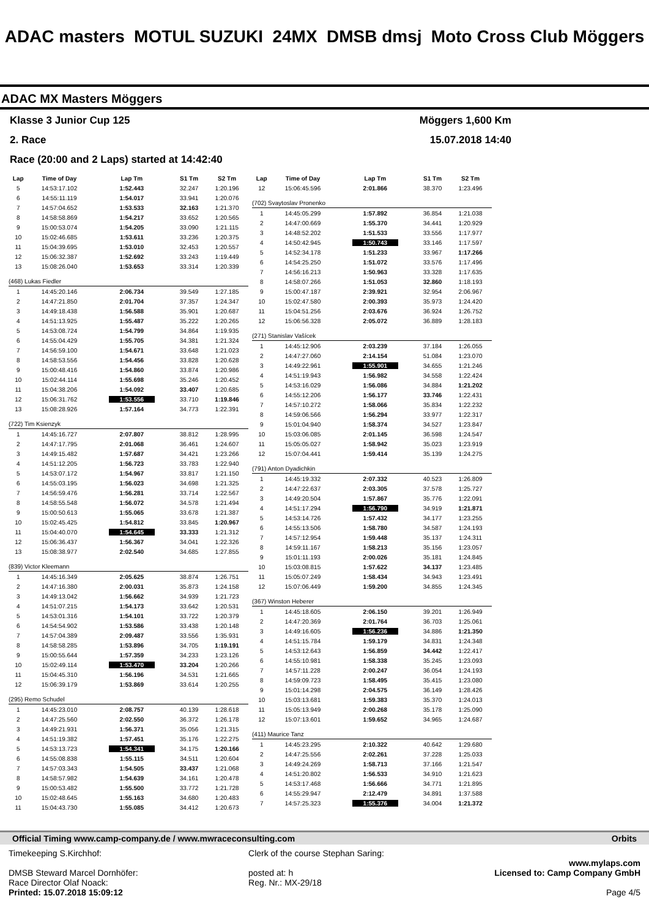ADAC masters MOTUL SUZUKI 24MX DMSB dmsj Moto Cross Club Möggers
ADAC MX Masters Möggers
Klasse 3 Junior Cup 125 Möggers 1,600 Km
2. Race 15.07.2018 14:40
Race (20:00 and 2 Laps) started at 14:42:40
| Lap | Time of Day | Lap Tm | S1 Tm | S2 Tm |
| --- | --- | --- | --- | --- |
| 5 | 14:53:17.102 | 1:52.443 | 32.247 | 1:20.196 |
| 6 | 14:55:11.119 | 1:54.017 | 33.941 | 1:20.076 |
| 7 | 14:57:04.652 | 1:53.533 | 32.163 | 1:21.370 |
| 8 | 14:58:58.869 | 1:54.217 | 33.652 | 1:20.565 |
| 9 | 15:00:53.074 | 1:54.205 | 33.090 | 1:21.115 |
| 10 | 15:02:46.685 | 1:53.611 | 33.236 | 1:20.375 |
| 11 | 15:04:39.695 | 1:53.010 | 32.453 | 1:20.557 |
| 12 | 15:06:32.387 | 1:52.692 | 33.243 | 1:19.449 |
| 13 | 15:08:26.040 | 1:53.653 | 33.314 | 1:20.339 |
| (468) Lukas Fiedler | | | | |
| 1 | 14:45:20.146 | 2:06.734 | 39.549 | 1:27.185 |
| 2 | 14:47:21.850 | 2:01.704 | 37.357 | 1:24.347 |
| 3 | 14:49:18.438 | 1:56.588 | 35.901 | 1:20.687 |
| 4 | 14:51:13.925 | 1:55.487 | 35.222 | 1:20.265 |
| 5 | 14:53:08.724 | 1:54.799 | 34.864 | 1:19.935 |
| 6 | 14:55:04.429 | 1:55.705 | 34.381 | 1:21.324 |
| 7 | 14:56:59.100 | 1:54.671 | 33.648 | 1:21.023 |
| 8 | 14:58:53.556 | 1:54.456 | 33.828 | 1:20.628 |
| 9 | 15:00:48.416 | 1:54.860 | 33.874 | 1:20.986 |
| 10 | 15:02:44.114 | 1:55.698 | 35.246 | 1:20.452 |
| 11 | 15:04:38.206 | 1:54.092 | 33.407 | 1:20.685 |
| 12 | 15:06:31.762 | 1:53.556 | 33.710 | 1:19.846 |
| 13 | 15:08:28.926 | 1:57.164 | 34.773 | 1:22.391 |
| (722) Tim Ksienzyk | | | | |
| 1 | 14:45:16.727 | 2:07.807 | 38.812 | 1:28.995 |
| 2 | 14:47:17.795 | 2:01.068 | 36.461 | 1:24.607 |
| 3 | 14:49:15.482 | 1:57.687 | 34.421 | 1:23.266 |
| 4 | 14:51:12.205 | 1:56.723 | 33.783 | 1:22.940 |
| 5 | 14:53:07.172 | 1:54.967 | 33.817 | 1:21.150 |
| 6 | 14:55:03.195 | 1:56.023 | 34.698 | 1:21.325 |
| 7 | 14:56:59.476 | 1:56.281 | 33.714 | 1:22.567 |
| 8 | 14:58:55.548 | 1:56.072 | 34.578 | 1:21.494 |
| 9 | 15:00:50.613 | 1:55.065 | 33.678 | 1:21.387 |
| 10 | 15:02:45.425 | 1:54.812 | 33.845 | 1:20.967 |
| 11 | 15:04:40.070 | 1:54.645 | 33.333 | 1:21.312 |
| 12 | 15:06:36.437 | 1:56.367 | 34.041 | 1:22.326 |
| 13 | 15:08:38.977 | 2:02.540 | 34.685 | 1:27.855 |
| (839) Victor Kleemann | | | | |
| 1 | 14:45:16.349 | 2:05.625 | 38.874 | 1:26.751 |
| 2 | 14:47:16.380 | 2:00.031 | 35.873 | 1:24.158 |
| 3 | 14:49:13.042 | 1:56.662 | 34.939 | 1:21.723 |
| 4 | 14:51:07.215 | 1:54.173 | 33.642 | 1:20.531 |
| 5 | 14:53:01.316 | 1:54.101 | 33.722 | 1:20.379 |
| 6 | 14:54:54.902 | 1:53.586 | 33.438 | 1:20.148 |
| 7 | 14:57:04.389 | 2:09.487 | 33.556 | 1:35.931 |
| 8 | 14:58:58.285 | 1:53.896 | 34.705 | 1:19.191 |
| 9 | 15:00:55.644 | 1:57.359 | 34.233 | 1:23.126 |
| 10 | 15:02:49.114 | 1:53.470 | 33.204 | 1:20.266 |
| 11 | 15:04:45.310 | 1:56.196 | 34.531 | 1:21.665 |
| 12 | 15:06:39.179 | 1:53.869 | 33.614 | 1:20.255 |
| (295) Remo Schudel | | | | |
| 1 | 14:45:23.010 | 2:08.757 | 40.139 | 1:28.618 |
| 2 | 14:47:25.560 | 2:02.550 | 36.372 | 1:26.178 |
| 3 | 14:49:21.931 | 1:56.371 | 35.056 | 1:21.315 |
| 4 | 14:51:19.382 | 1:57.451 | 35.176 | 1:22.275 |
| 5 | 14:53:13.723 | 1:54.341 | 34.175 | 1:20.166 |
| 6 | 14:55:08.838 | 1:55.115 | 34.511 | 1:20.604 |
| 7 | 14:57:03.343 | 1:54.505 | 33.437 | 1:21.068 |
| 8 | 14:58:57.982 | 1:54.639 | 34.161 | 1:20.478 |
| 9 | 15:00:53.482 | 1:55.500 | 33.772 | 1:21.728 |
| 10 | 15:02:48.645 | 1:55.163 | 34.680 | 1:20.483 |
| 11 | 15:04:43.730 | 1:55.085 | 34.412 | 1:20.673 |
| Lap | Time of Day | Lap Tm | S1 Tm | S2 Tm |
| --- | --- | --- | --- | --- |
| 12 | 15:06:45.596 | 2:01.866 | 38.370 | 1:23.496 |
| (702) Svaytoslav Pronenko | | | | |
| 1 | 14:45:05.299 | 1:57.892 | 36.854 | 1:21.038 |
| 2 | 14:47:00.669 | 1:55.370 | 34.441 | 1:20.929 |
| 3 | 14:48:52.202 | 1:51.533 | 33.556 | 1:17.977 |
| 4 | 14:50:42.945 | 1:50.743 | 33.146 | 1:17.597 |
| 5 | 14:52:34.178 | 1:51.233 | 33.967 | 1:17.266 |
| 6 | 14:54:25.250 | 1:51.072 | 33.576 | 1:17.496 |
| 7 | 14:56:16.213 | 1:50.963 | 33.328 | 1:17.635 |
| 8 | 14:58:07.266 | 1:51.053 | 32.860 | 1:18.193 |
| 9 | 15:00:47.187 | 2:39.921 | 32.954 | 2:06.967 |
| 10 | 15:02:47.580 | 2:00.393 | 35.973 | 1:24.420 |
| 11 | 15:04:51.256 | 2:03.676 | 36.924 | 1:26.752 |
| 12 | 15:06:56.328 | 2:05.072 | 36.889 | 1:28.183 |
| (271) Stanislav Vašícek | | | | |
| 1 | 14:45:12.906 | 2:03.239 | 37.184 | 1:26.055 |
| 2 | 14:47:27.060 | 2:14.154 | 51.084 | 1:23.070 |
| 3 | 14:49:22.961 | 1:55.901 | 34.655 | 1:21.246 |
| 4 | 14:51:19.943 | 1:56.982 | 34.558 | 1:22.424 |
| 5 | 14:53:16.029 | 1:56.086 | 34.884 | 1:21.202 |
| 6 | 14:55:12.206 | 1:56.177 | 33.746 | 1:22.431 |
| 7 | 14:57:10.272 | 1:58.066 | 35.834 | 1:22.232 |
| 8 | 14:59:06.566 | 1:56.294 | 33.977 | 1:22.317 |
| 9 | 15:01:04.940 | 1:58.374 | 34.527 | 1:23.847 |
| 10 | 15:03:06.085 | 2:01.145 | 36.598 | 1:24.547 |
| 11 | 15:05:05.027 | 1:58.942 | 35.023 | 1:23.919 |
| 12 | 15:07:04.441 | 1:59.414 | 35.139 | 1:24.275 |
| (791) Anton Dyadichkin | | | | |
| 1 | 14:45:19.332 | 2:07.332 | 40.523 | 1:26.809 |
| 2 | 14:47:22.637 | 2:03.305 | 37.578 | 1:25.727 |
| 3 | 14:49:20.504 | 1:57.867 | 35.776 | 1:22.091 |
| 4 | 14:51:17.294 | 1:56.790 | 34.919 | 1:21.871 |
| 5 | 14:53:14.726 | 1:57.432 | 34.177 | 1:23.255 |
| 6 | 14:55:13.506 | 1:58.780 | 34.587 | 1:24.193 |
| 7 | 14:57:12.954 | 1:59.448 | 35.137 | 1:24.311 |
| 8 | 14:59:11.167 | 1:58.213 | 35.156 | 1:23.057 |
| 9 | 15:01:11.193 | 2:00.026 | 35.181 | 1:24.845 |
| 10 | 15:03:08.815 | 1:57.622 | 34.137 | 1:23.485 |
| 11 | 15:05:07.249 | 1:58.434 | 34.943 | 1:23.491 |
| 12 | 15:07:06.449 | 1:59.200 | 34.855 | 1:24.345 |
| (367) Winston Heberer | | | | |
| 1 | 14:45:18.605 | 2:06.150 | 39.201 | 1:26.949 |
| 2 | 14:47:20.369 | 2:01.764 | 36.703 | 1:25.061 |
| 3 | 14:49:16.605 | 1:56.236 | 34.886 | 1:21.350 |
| 4 | 14:51:15.784 | 1:59.179 | 34.831 | 1:24.348 |
| 5 | 14:53:12.643 | 1:56.859 | 34.442 | 1:22.417 |
| 6 | 14:55:10.981 | 1:58.338 | 35.245 | 1:23.093 |
| 7 | 14:57:11.228 | 2:00.247 | 36.054 | 1:24.193 |
| 8 | 14:59:09.723 | 1:58.495 | 35.415 | 1:23.080 |
| 9 | 15:01:14.298 | 2:04.575 | 36.149 | 1:28.426 |
| 10 | 15:03:13.681 | 1:59.383 | 35.370 | 1:24.013 |
| 11 | 15:05:13.949 | 2:00.268 | 35.178 | 1:25.090 |
| 12 | 15:07:13.601 | 1:59.652 | 34.965 | 1:24.687 |
| (411) Maurice Tanz | | | | |
| 1 | 14:45:23.295 | 2:10.322 | 40.642 | 1:29.680 |
| 2 | 14:47:25.556 | 2:02.261 | 37.228 | 1:25.033 |
| 3 | 14:49:24.269 | 1:58.713 | 37.166 | 1:21.547 |
| 4 | 14:51:20.802 | 1:56.533 | 34.910 | 1:21.623 |
| 5 | 14:53:17.468 | 1:56.666 | 34.771 | 1:21.895 |
| 6 | 14:55:29.947 | 2:12.479 | 34.891 | 1:37.588 |
| 7 | 14:57:25.323 | 1:55.376 | 34.004 | 1:21.372 |
Official Timing www.camp-company.de / www.mwraceconsulting.com Orbits
Timekeeping S.Kirchhof:
DMSB Steward Marcel Dornhöfer:
Race Director Olaf Noack:
Printed: 15.07.2018 15:09:12
Clerk of the course Stephan Saring:
posted at: h
Reg. Nr.: MX-29/18
www.mylaps.com
Licensed to: Camp Company GmbH
Page 4/5